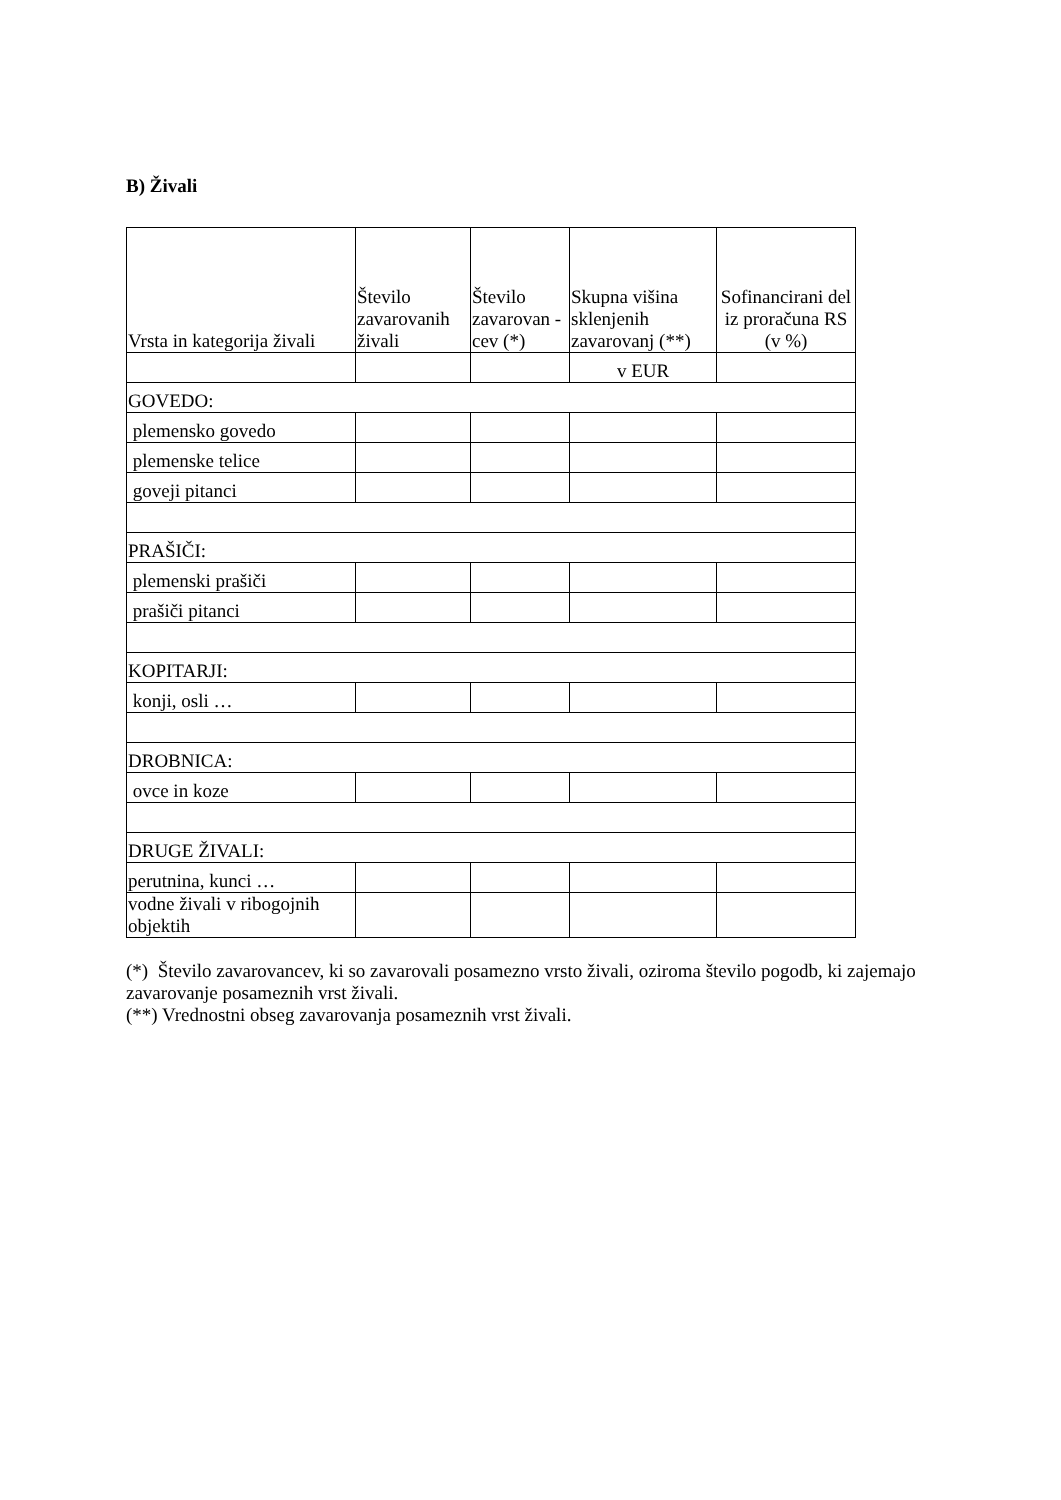B) Živali
| Vrsta in kategorija živali | Število zavarovanih živali | Število zavarovan -cev (*) | Skupna višina sklenjenih zavarovanj (**) | Sofinancirani del iz proračuna RS (v %) |
| --- | --- | --- | --- | --- |
| | | | v EUR | |
| GOVEDO: | | | | |
| plemensko govedo | | | | |
| plemenske telice | | | | |
| goveji pitanci | | | | |
| PRAŠIČI: | | | | |
| plemenski prašiči | | | | |
| prašiči pitanci | | | | |
| KOPITARJI: | | | | |
| konji, osli … | | | | |
| DROBNICA: | | | | |
| ovce in koze | | | | |
| DRUGE ŽIVALI: | | | | |
| perutnina, kunci … | | | | |
| vodne živali v ribogojnih objektih | | | | |
(*) Število zavarovancev, ki so zavarovali posamezno vrsto živali, oziroma število pogodb, ki zajemajo zavarovanje posameznih vrst živali.
(**) Vrednostni obseg zavarovanja posameznih vrst živali.